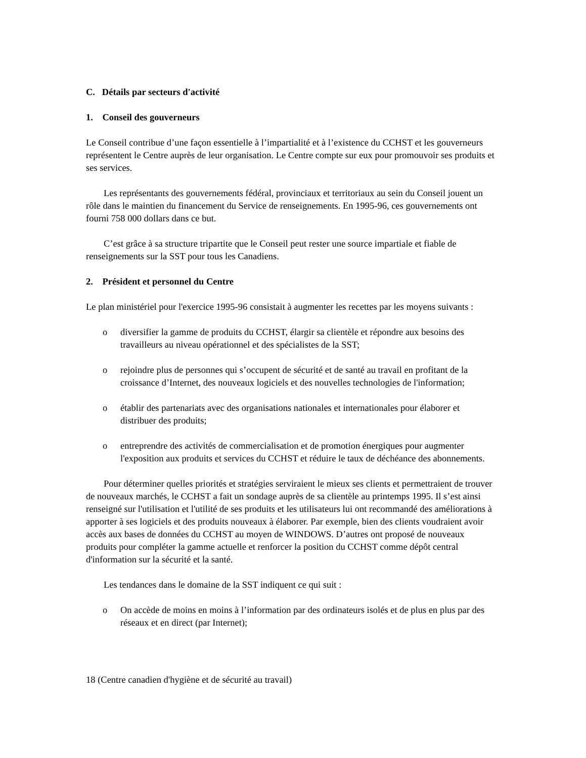C. Détails par secteurs d'activité
1. Conseil des gouverneurs
Le Conseil contribue d’une façon essentielle à l’impartialité et à l’existence du CCHST et les gouverneurs représentent le Centre auprès de leur organisation. Le Centre compte sur eux pour promouvoir ses produits et ses services.
Les représentants des gouvernements fédéral, provinciaux et territoriaux au sein du Conseil jouent un rôle dans le maintien du financement du Service de renseignements. En 1995-96, ces gouvernements ont fourni 758 000 dollars dans ce but.
C’est grâce à sa structure tripartite que le Conseil peut rester une source impartiale et fiable de renseignements sur la SST pour tous les Canadiens.
2. Président et personnel du Centre
Le plan ministériel pour l'exercice 1995-96 consistait à augmenter les recettes par les moyens suivants :
o diversifier la gamme de produits du CCHST, élargir sa clientèle et répondre aux besoins des travailleurs au niveau opérationnel et des spécialistes de la SST;
o rejoindre plus de personnes qui s’occupent de sécurité et de santé au travail en profitant de la croissance d’Internet, des nouveaux logiciels et des nouvelles technologies de l'information;
o établir des partenariats avec des organisations nationales et internationales pour élaborer et distribuer des produits;
o entreprendre des activités de commercialisation et de promotion énergiques pour augmenter l'exposition aux produits et services du CCHST et réduire le taux de déchéance des abonnements.
Pour déterminer quelles priorités et stratégies serviraient le mieux ses clients et permettraient de trouver de nouveaux marchés, le CCHST a fait un sondage auprès de sa clientèle au printemps 1995. Il s’est ainsi renseigné sur l'utilisation et l'utilité de ses produits et les utilisateurs lui ont recommandé des améliorations à apporter à ses logiciels et des produits nouveaux à élaborer. Par exemple, bien des clients voudraient avoir accès aux bases de données du CCHST au moyen de WINDOWS. D’autres ont proposé de nouveaux produits pour compléter la gamme actuelle et renforcer la position du CCHST comme dépôt central d'information sur la sécurité et la santé.
Les tendances dans le domaine de la SST indiquent ce qui suit :
o On accède de moins en moins à l’information par des ordinateurs isolés et de plus en plus par des réseaux et en direct (par Internet);
18 (Centre canadien d'hygiène et de sécurité au travail)